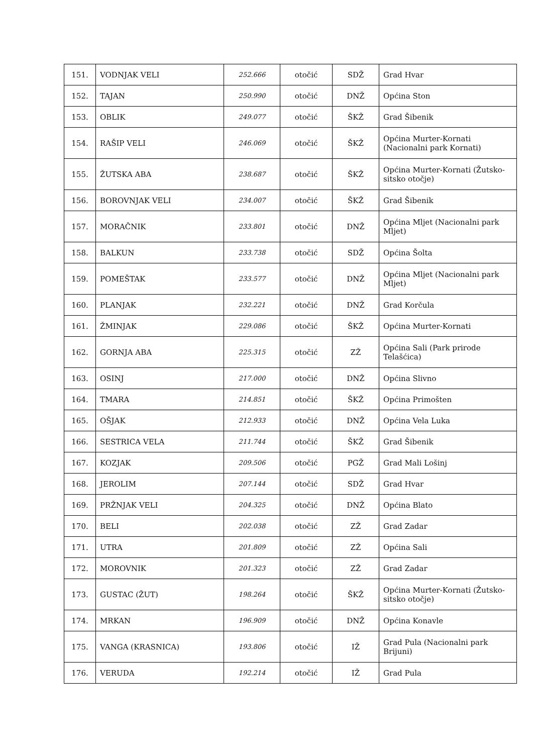| 151. | VODNJAK VELI | 252.666 | otočić | SDŽ | Grad Hvar |
| 152. | TAJAN | 250.990 | otočić | DNŽ | Općina Ston |
| 153. | OBLIK | 249.077 | otočić | ŠKŽ | Grad Šibenik |
| 154. | RAŠIP VELI | 246.069 | otočić | ŠKŽ | Općina Murter-Kornati (Nacionalni park Kornati) |
| 155. | ŽUTSKA ABA | 238.687 | otočić | ŠKŽ | Općina Murter-Kornati (Žutsko-sitsko otočje) |
| 156. | BOROVNJAK VELI | 234.007 | otočić | ŠKŽ | Grad Šibenik |
| 157. | MORAČNIK | 233.801 | otočić | DNŽ | Općina Mljet (Nacionalni park Mljet) |
| 158. | BALKUN | 233.738 | otočić | SDŽ | Općina Šolta |
| 159. | POMEŠTAK | 233.577 | otočić | DNŽ | Općina Mljet (Nacionalni park Mljet) |
| 160. | PLANJAK | 232.221 | otočić | DNŽ | Grad Korčula |
| 161. | ŽMINJAK | 229.086 | otočić | ŠKŽ | Općina Murter-Kornati |
| 162. | GORNJA ABA | 225.315 | otočić | ZŽ | Općina Sali (Park prirode Telašćica) |
| 163. | OSINJ | 217.000 | otočić | DNŽ | Općina Slivno |
| 164. | TMARA | 214.851 | otočić | ŠKŽ | Općina Primošten |
| 165. | OŠJAK | 212.933 | otočić | DNŽ | Općina Vela Luka |
| 166. | SESTRICA VELA | 211.744 | otočić | ŠKŽ | Grad Šibenik |
| 167. | KOZJAK | 209.506 | otočić | PGŽ | Grad Mali Lošinj |
| 168. | JEROLIM | 207.144 | otočić | SDŽ | Grad Hvar |
| 169. | PRŽNJAK VELI | 204.325 | otočić | DNŽ | Općina Blato |
| 170. | BELI | 202.038 | otočić | ZŽ | Grad Zadar |
| 171. | UTRA | 201.809 | otočić | ZŽ | Općina Sali |
| 172. | MOROVNIK | 201.323 | otočić | ZŽ | Grad Zadar |
| 173. | GUSTAC (ŽUT) | 198.264 | otočić | ŠKŽ | Općina Murter-Kornati (Žutsko-sitsko otočje) |
| 174. | MRKAN | 196.909 | otočić | DNŽ | Općina Konavle |
| 175. | VANGA (KRASNICA) | 193.806 | otočić | IŽ | Grad Pula (Nacionalni park Brijuni) |
| 176. | VERUDA | 192.214 | otočić | IŽ | Grad Pula |